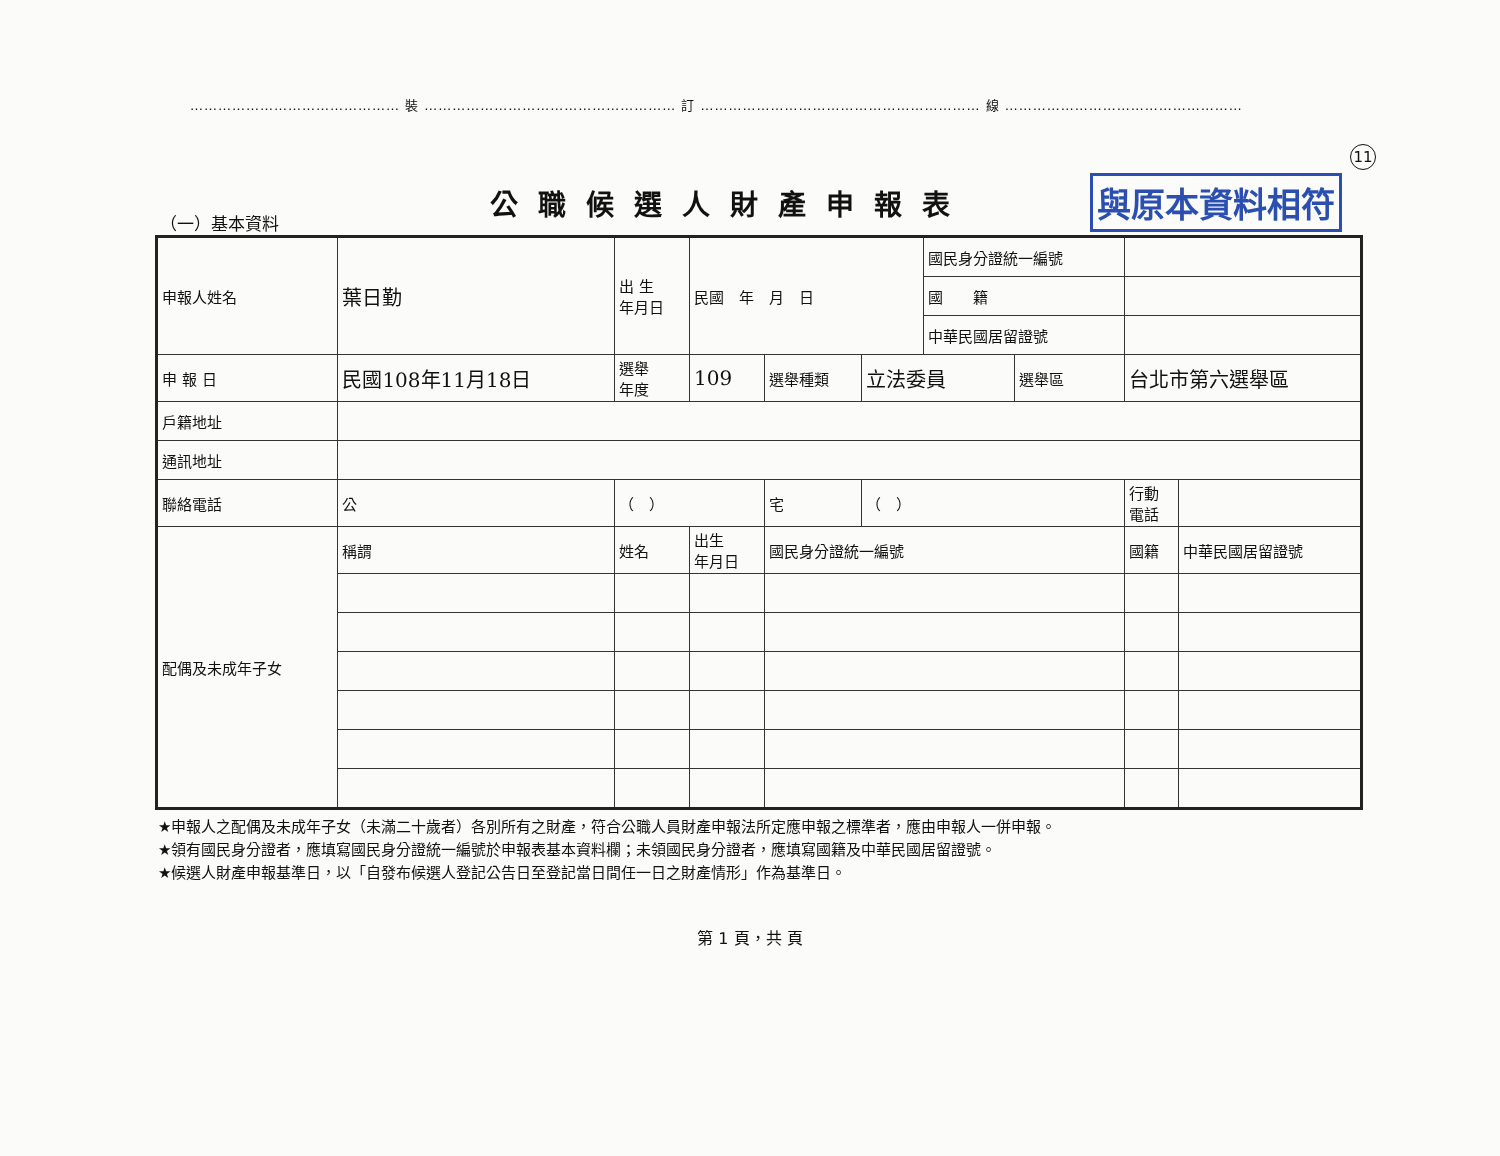……………………………………… 裝 ……………………………………………… 訂 …………………………………………………… 線 ……………………………………………
11
（一）基本資料
公職候選人財產申報表
與原本資料相符
| 申報人姓名 | 葉日勤 | 出 生 年月日 | 民國 年 月 日 | | | 國民身分證統一編號 | | | |
| | | | | | | 國 籍 | | | |
| | | | | | | 中華民國居留證號 | | | |
| 申 報 日 | 民國108年11月18日 | 選舉 年度 | 109 | 選舉種類 | 立法委員 | | 選舉區 | 台北市第六選舉區 | |
| 戶籍地址 | | | | | | | | | |
| 通訊地址 | | | | | | | | | |
| 聯絡電話 | 公 | （ ） | | 宅 | （ ） | | | 行動 電話 | |
| 配偶及未成年子女 | 稱謂 | 姓名 | 出生 年月日 | 國民身分證統一編號 | | | | 國籍 | 中華民國居留證號 |
★申報人之配偶及未成年子女（未滿二十歲者）各別所有之財產，符合公職人員財產申報法所定應申報之標準者，應由申報人一併申報。
★領有國民身分證者，應填寫國民身分證統一編號於申報表基本資料欄；未領國民身分證者，應填寫國籍及中華民國居留證號。
★候選人財產申報基準日，以「自發布候選人登記公告日至登記當日間任一日之財產情形」作為基準日。
第 1 頁，共 頁